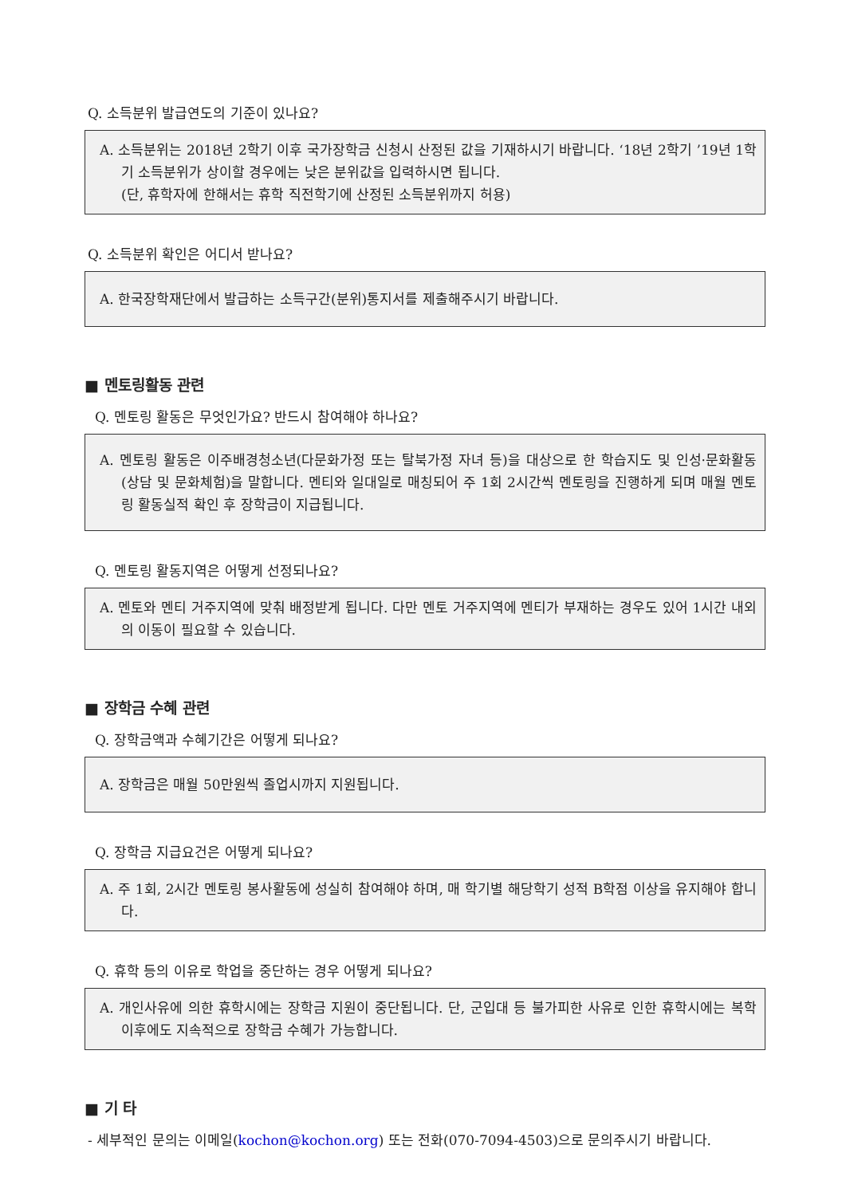Q. 소득분위 발급연도의 기준이 있나요?
A. 소득분위는 2018년 2학기 이후 국가장학금 신청시 산정된 값을 기재하시기 바랍니다. ‘18년 2학기 ’19년 1학기 소득분위가 상이할 경우에는 낮은 분위값을 입력하시면 됩니다.
(단, 휴학자에 한해서는 휴학 직전학기에 산정된 소득분위까지 허용)
Q. 소득분위 확인은 어디서 받나요?
A. 한국장학재단에서 발급하는 소득구간(분위)통지서를 제출해주시기 바랍니다.
■ 멘토링활동 관련
Q. 멘토링 활동은 무엇인가요? 반드시 참여해야 하나요?
A. 멘토링 활동은 이주배경청소년(다문화가정 또는 탈북가정 자녀 등)을 대상으로 한 학습지도 및 인성·문화활동(상담 및 문화체험)을 말합니다. 멘티와 일대일로 매칭되어 주 1회 2시간씩 멘토링을 진행하게 되며 매월 멘토링 활동실적 확인 후 장학금이 지급됩니다.
Q. 멘토링 활동지역은 어떻게 선정되나요?
A. 멘토와 멘티 거주지역에 맞춰 배정받게 됩니다. 다만 멘토 거주지역에 멘티가 부재하는 경우도 있어 1시간 내외의 이동이 필요할 수 있습니다.
■ 장학금 수혜 관련
Q. 장학금액과 수혜기간은 어떻게 되나요?
A. 장학금은 매월 50만원씩 졸업시까지 지원됩니다.
Q. 장학금 지급요건은 어떻게 되나요?
A. 주 1회, 2시간 멘토링 봉사활동에 성실히 참여해야 하며, 매 학기별 해당학기 성적 B학점 이상을 유지해야 합니다.
Q. 휴학 등의 이유로 학업을 중단하는 경우 어떻게 되나요?
A. 개인사유에 의한 휴학시에는 장학금 지원이 중단됩니다. 단, 군입대 등 불가피한 사유로 인한 휴학시에는 복학 이후에도 지속적으로 장학금 수혜가 가능합니다.
■ 기 타
- 세부적인 문의는 이메일(kochon@kochon.org) 또는 전화(070-7094-4503)으로 문의주시기 바랍니다.